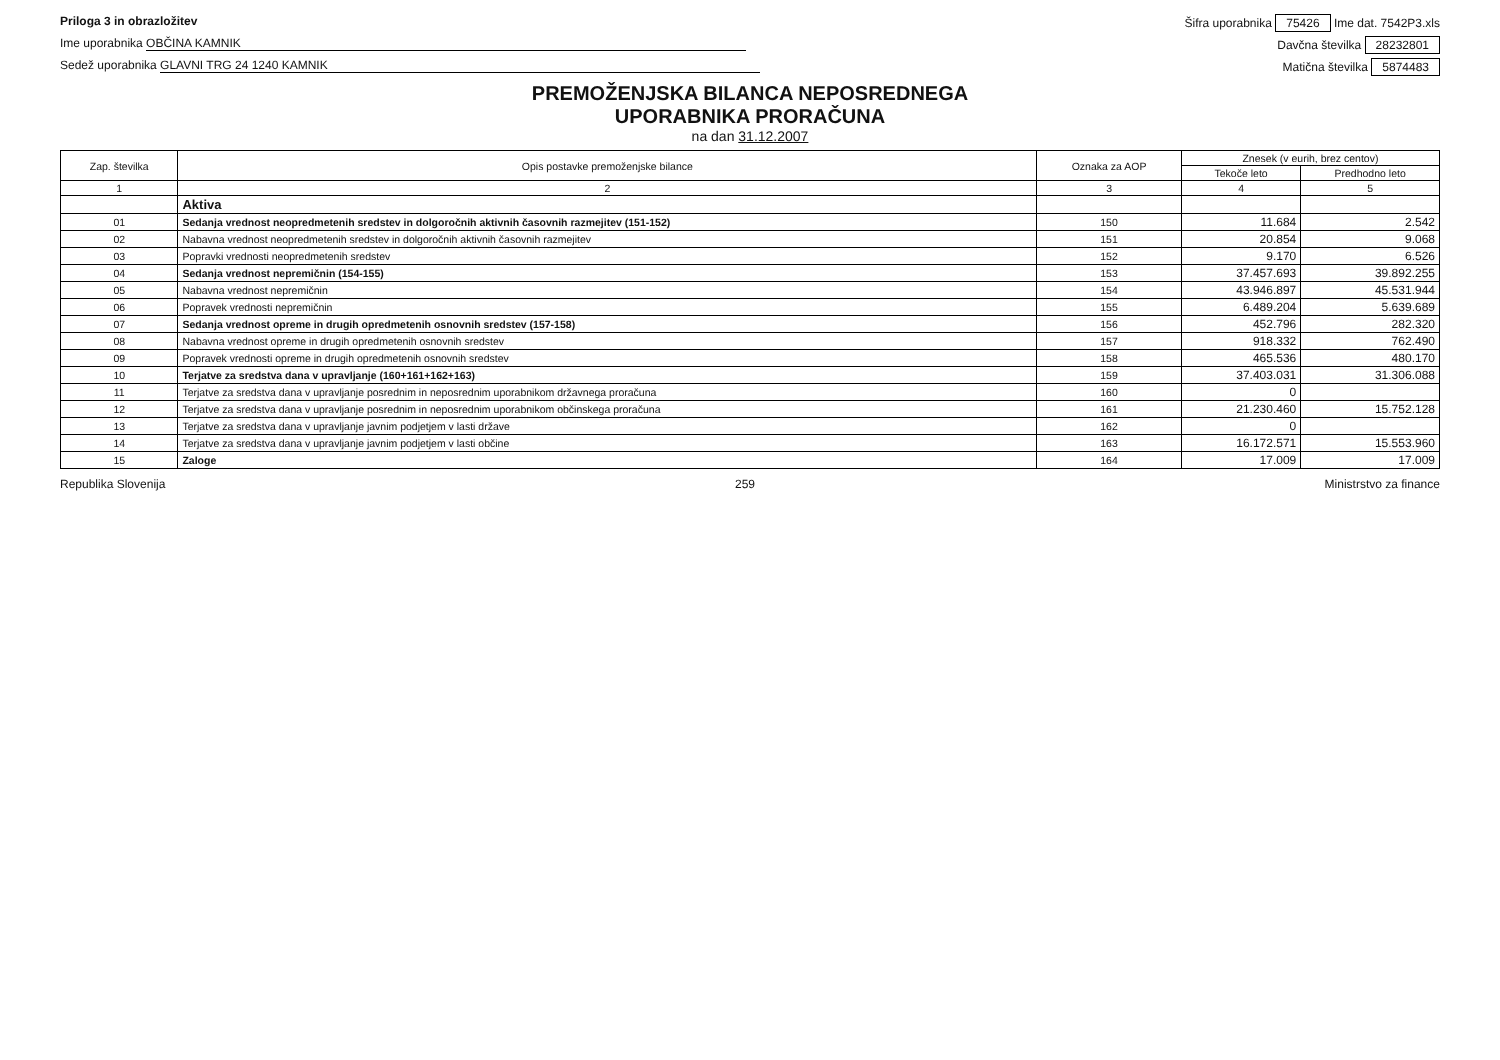Priloga 3 in obrazložitev Šifra uporabnika 75426 Ime dat. 7542P3.xls
Ime uporabnika OBČINA KAMNIK Davčna številka 28232801
Sedež uporabnika GLAVNI TRG 24 1240 KAMNIK Matična številka 5874483
PREMOŽENJSKA BILANCA NEPOSREDNEGA
UPORABNIKA PRORAČUNA
na dan 31.12.2007
| Zap. številka | Opis postavke premoženjske bilance | Oznaka za AOP | Znesek (v eurih, brez centov) | |
| --- | --- | --- | --- | --- |
| | | | Tekoče leto | Predhodno leto |
| 1 | 2 | 3 | 4 | 5 |
| | Aktiva | | | |
| 01 | Sedanja vrednost neopredmetenih sredstev in dolgoročnih aktivnih časovnih razmejitev (151-152) | 150 | 11.684 | 2.542 |
| 02 | Nabavna vrednost neopredmetenih sredstev in dolgoročnih aktivnih časovnih razmejitev | 151 | 20.854 | 9.068 |
| 03 | Popravki vrednosti neopredmetenih sredstev | 152 | 9.170 | 6.526 |
| 04 | Sedanja vrednost nepremičnin (154-155) | 153 | 37.457.693 | 39.892.255 |
| 05 | Nabavna vrednost nepremičnin | 154 | 43.946.897 | 45.531.944 |
| 06 | Popravek vrednosti nepremičnin | 155 | 6.489.204 | 5.639.689 |
| 07 | Sedanja vrednost opreme in drugih opredmetenih osnovnih sredstev (157-158) | 156 | 452.796 | 282.320 |
| 08 | Nabavna vrednost opreme in drugih opredmetenih osnovnih sredstev | 157 | 918.332 | 762.490 |
| 09 | Popravek vrednosti opreme in drugih opredmetenih osnovnih sredstev | 158 | 465.536 | 480.170 |
| 10 | Terjatve za sredstva dana v upravljanje (160+161+162+163) | 159 | 37.403.031 | 31.306.088 |
| 11 | Terjatve za sredstva dana v upravljanje posrednim in neposrednim uporabnikom državnega proračuna | 160 | 0 | |
| 12 | Terjatve za sredstva dana v upravljanje posrednim in neposrednim uporabnikom občinskega proračuna | 161 | 21.230.460 | 15.752.128 |
| 13 | Terjatve za sredstva dana v upravljanje javnim podjetjem v lasti države | 162 | 0 | |
| 14 | Terjatve za sredstva dana v upravljanje javnim podjetjem v lasti občine | 163 | 16.172.571 | 15.553.960 |
| 15 | Zaloge | 164 | 17.009 | 17.009 |
Republika Slovenija 259 Ministrstvo za finance